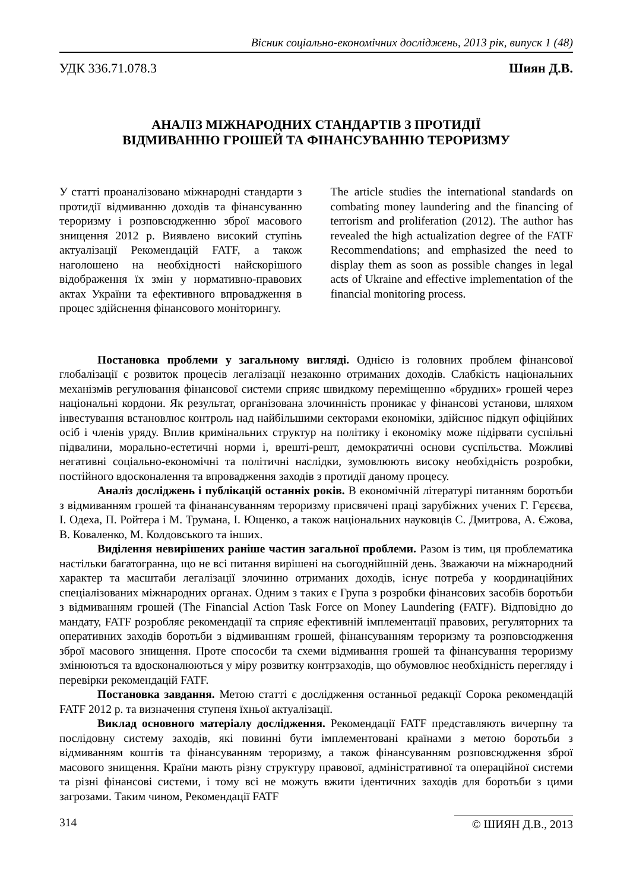Вісник соціально-економічних досліджень, 2013 рік, випуск 1 (48)
УДК 336.71.078.3 Шиян Д.В.
АНАЛІЗ МІЖНАРОДНИХ СТАНДАРТІВ З ПРОТИДІЇ
ВІДМИВАННЮ ГРОШЕЙ ТА ФІНАНСУВАННЮ ТЕРОРИЗМУ
У статті проаналізовано міжнародні стандарти з протидії відмиванню доходів та фінансуванню тероризму і розповсюдженню зброї масового знищення 2012 р. Виявлено високий ступінь актуалізації Рекомендацій FATF, а також наголошено на необхідності найскорішого відображення їх змін у нормативно-правових актах України та ефективного впровадження в процес здійснення фінансового моніторингу.
The article studies the international standards on combating money laundering and the financing of terrorism and proliferation (2012). The author has revealed the high actualization degree of the FATF Recommendations; and emphasized the need to display them as soon as possible changes in legal acts of Ukraine and effective implementation of the financial monitoring process.
Постановка проблеми у загальному вигляді. Однією із головних проблем фінансової глобалізації є розвиток процесів легалізації незаконно отриманих доходів. Слабкість національних механізмів регулювання фінансової системи сприяє швидкому переміщенню «брудних» грошей через національні кордони. Як результат, організована злочинність проникає у фінансові установи, шляхом інвестування встановлює контроль над найбільшими секторами економіки, здійснює підкуп офіційних осіб і членів уряду. Вплив кримінальних структур на політику і економіку може підірвати суспільні підвалини, морально-естетичні норми і, врешті-решт, демократичні основи суспільства. Можливі негативні соціально-економічні та політичні наслідки, зумовлюють високу необхідність розробки, постійного вдосконалення та впровадження заходів з протидії даному процесу.
Аналіз досліджень і публікацій останніх років. В економічній літературі питанням боротьби з відмиванням грошей та фінанансуванням тероризму присвячені праці зарубіжних учених Г. Гєрєєва, І. Одеха, П. Ройтера і М. Трумана, І. Ющенко, а також національних науковців С. Дмитрова, А. Єжова, В. Коваленко, М. Колдовського та інших.
Виділення невирішених раніше частин загальної проблеми. Разом із тим, ця проблематика настільки багатогранна, що не всі питання вирішені на сьогоднійшній день. Зважаючи на міжнародний характер та масштаби легалізації злочинно отриманих доходів, існує потреба у координаційних спеціалізованих міжнародних органах. Одним з таких є Група з розробки фінансових засобів боротьби з відмиванням грошей (The Financial Action Task Force on Money Laundering (FATF). Відповідно до мандату, FATF розробляє рекомендації та сприяє ефективній імплементації правових, регуляторних та оперативних заходів боротьби з відмиванням грошей, фінансуванням тероризму та розповсюдження зброї масового знищення. Проте спососби та схеми відмивання грошей та фінансування тероризму змінюються та вдосконалюються у міру розвитку контрзаходів, що обумовлює необхідність перегляду і перевірки рекомендацій FATF.
Постановка завдання. Метою статті є дослідження останньої редакції Сорока рекомендацій FATF 2012 р. та визначення ступеня їхньої актуалізації.
Виклад основного матеріалу дослідження. Рекомендації FATF представляють вичерпну та послідовну систему заходів, які повинні бути імплементовані країнами з метою боротьби з відмиванням коштів та фінансуванням тероризму, а також фінансуванням розповсюдження зброї масового знищення. Країни мають різну структуру правової, адміністративної та операційної системи та різні фінансові системи, і тому всі не можуть вжити ідентичних заходів для боротьби з цими загрозами. Таким чином, Рекомендації FATF
314 © ШИЯН Д.В., 2013